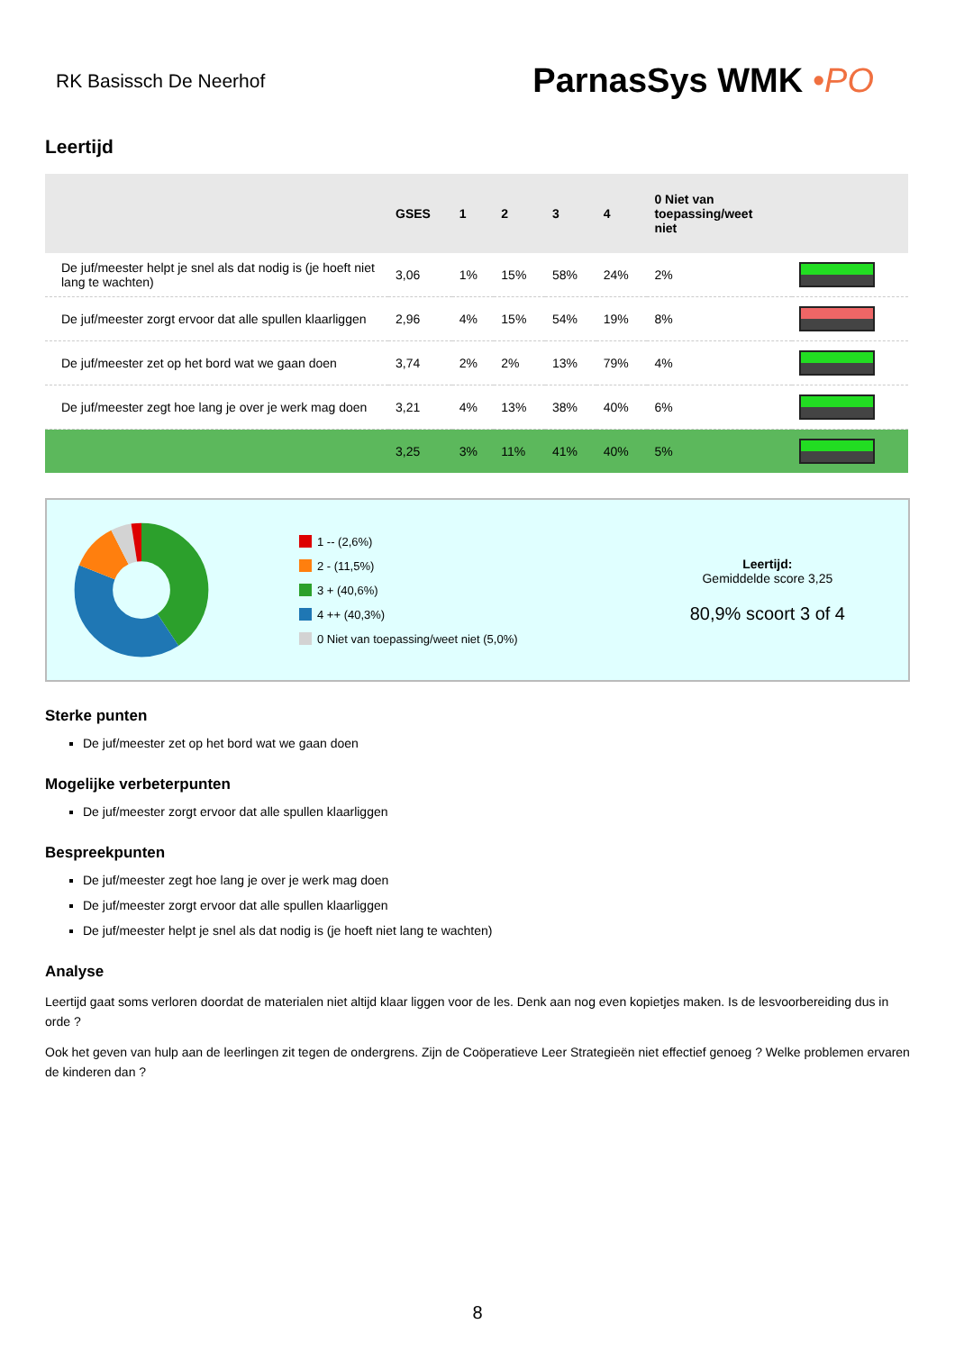RK Basissch De Neerhof
ParnasSys WMK •PO
Leertijd
| | GSES | 1 | 2 | 3 | 4 | 0 Niet van toepassing/weet niet | |
| --- | --- | --- | --- | --- | --- | --- | --- |
| De juf/meester helpt je snel als dat nodig is (je hoeft niet lang te wachten) | 3,06 | 1% | 15% | 58% | 24% | 2% | |
| De juf/meester zorgt ervoor dat alle spullen klaarliggen | 2,96 | 4% | 15% | 54% | 19% | 8% | |
| De juf/meester zet op het bord wat we gaan doen | 3,74 | 2% | 2% | 13% | 79% | 4% | |
| De juf/meester zegt hoe lang je over je werk mag doen | 3,21 | 4% | 13% | 38% | 40% | 6% | |
| | 3,25 | 3% | 11% | 41% | 40% | 5% | |
1 -- (2,6%)
2 - (11,5%)
3 + (40,6%)
4 ++ (40,3%)
0 Niet van toepassing/weet niet (5,0%)
Leertijd:
Gemiddelde score 3,25
80,9% scoort 3 of 4
Sterke punten
De juf/meester zet op het bord wat we gaan doen
Mogelijke verbeterpunten
De juf/meester zorgt ervoor dat alle spullen klaarliggen
Bespreekpunten
De juf/meester zegt hoe lang je over je werk mag doen
De juf/meester zorgt ervoor dat alle spullen klaarliggen
De juf/meester helpt je snel als dat nodig is (je hoeft niet lang te wachten)
Analyse
Leertijd gaat soms verloren doordat de materialen niet altijd klaar liggen voor de les. Denk aan nog even kopietjes maken. Is de lesvoorbereiding dus in orde ?
Ook het geven van hulp aan de leerlingen zit tegen de ondergrens. Zijn de Coöperatieve Leer Strategieën niet effectief genoeg ? Welke problemen ervaren de kinderen dan ?
8